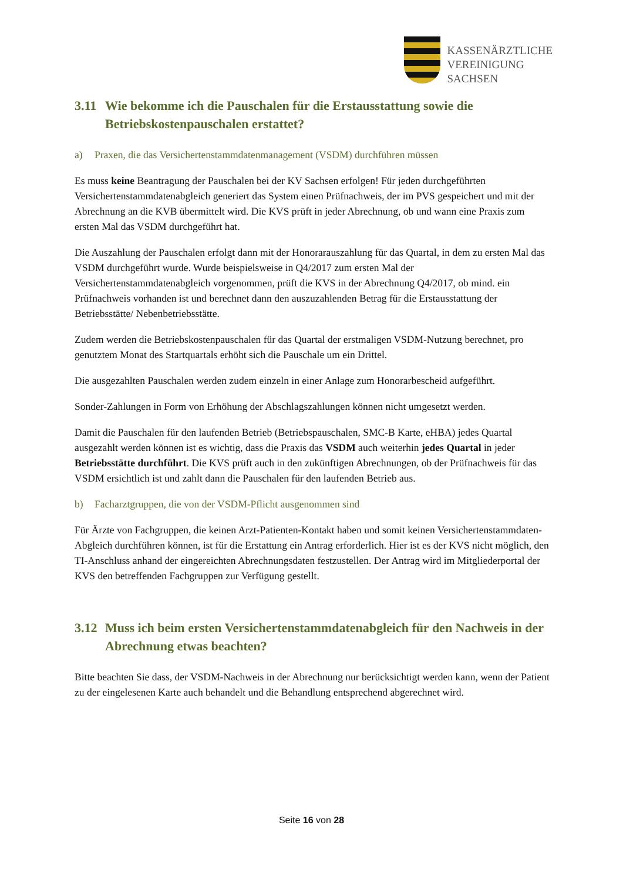KASSENÄRZTLICHE
VEREINIGUNG
SACHSEN
3.11 Wie bekomme ich die Pauschalen für die Erstausstattung sowie die Betriebskostenpauschalen erstattet?
a) Praxen, die das Versichertenstammdatenmanagement (VSDM) durchführen müssen
Es muss keine Beantragung der Pauschalen bei der KV Sachsen erfolgen! Für jeden durchgeführten Versichertenstammdatenabgleich generiert das System einen Prüfnachweis, der im PVS gespeichert und mit der Abrechnung an die KVB übermittelt wird. Die KVS prüft in jeder Abrechnung, ob und wann eine Praxis zum ersten Mal das VSDM durchgeführt hat.
Die Auszahlung der Pauschalen erfolgt dann mit der Honorarauszahlung für das Quartal, in dem zu ersten Mal das VSDM durchgeführt wurde. Wurde beispielsweise in Q4/2017 zum ersten Mal der Versichertenstammdatenabgleich vorgenommen, prüft die KVS in der Abrechnung Q4/2017, ob mind. ein Prüfnachweis vorhanden ist und berechnet dann den auszuzahlenden Betrag für die Erstausstattung der Betriebsstätte/ Nebenbetriebsstätte.
Zudem werden die Betriebskostenpauschalen für das Quartal der erstmaligen VSDM-Nutzung berechnet, pro genutztem Monat des Startquartals erhöht sich die Pauschale um ein Drittel.
Die ausgezahlten Pauschalen werden zudem einzeln in einer Anlage zum Honorarbescheid aufgeführt.
Sonder-Zahlungen in Form von Erhöhung der Abschlagszahlungen können nicht umgesetzt werden.
Damit die Pauschalen für den laufenden Betrieb (Betriebspauschalen, SMC-B Karte, eHBA) jedes Quartal ausgezahlt werden können ist es wichtig, dass die Praxis das VSDM auch weiterhin jedes Quartal in jeder Betriebsstätte durchführt. Die KVS prüft auch in den zukünftigen Abrechnungen, ob der Prüfnachweis für das VSDM ersichtlich ist und zahlt dann die Pauschalen für den laufenden Betrieb aus.
b) Facharztgruppen, die von der VSDM-Pflicht ausgenommen sind
Für Ärzte von Fachgruppen, die keinen Arzt-Patienten-Kontakt haben und somit keinen Versichertenstammdaten-Abgleich durchführen können, ist für die Erstattung ein Antrag erforderlich. Hier ist es der KVS nicht möglich, den TI-Anschluss anhand der eingereichten Abrechnungsdaten festzustellen. Der Antrag wird im Mitgliederportal der KVS den betreffenden Fachgruppen zur Verfügung gestellt.
3.12 Muss ich beim ersten Versichertenstammdatenabgleich für den Nachweis in der Abrechnung etwas beachten?
Bitte beachten Sie dass, der VSDM-Nachweis in der Abrechnung nur berücksichtigt werden kann, wenn der Patient zu der eingelesenen Karte auch behandelt und die Behandlung entsprechend abgerechnet wird.
Seite 16 von 28